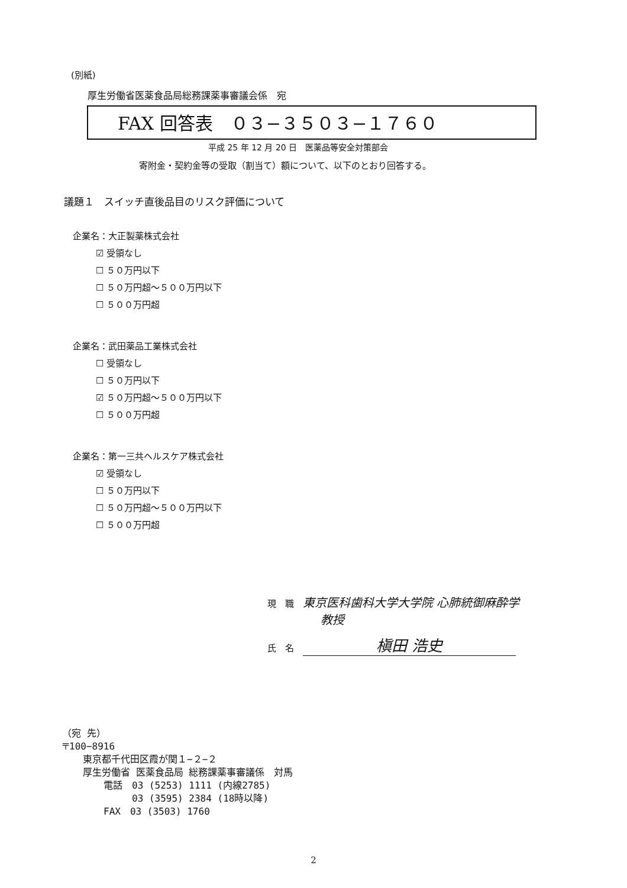(別紙)
厚生労働省医薬食品局総務課薬事審議会係　宛
FAX 回答表　０３−３５０３−１７６０
平成 25 年 12 月 20 日　医薬品等安全対策部会
寄附金・契約金等の受取（割当て）額について、以下のとおり回答する。
議題１　スイッチ直後品目のリスク評価について
企業名：大正製薬株式会社
☑ 受領なし
☐ ５０万円以下
☐ ５０万円超〜５００万円以下
☐ ５００万円超
企業名：武田薬品工業株式会社
☐ 受領なし
☐ ５０万円以下
☑ ５０万円超〜５００万円以下
☐ ５００万円超
企業名：第一三共ヘルスケア株式会社
☑ 受領なし
☐ ５０万円以下
☐ ５０万円超〜５００万円以下
☐ ５００万円超
現　職　東京医科歯科大学大学院 心肺統御麻酔学
教授
氏　名　槇田 浩史
（宛 先）
〒100−8916
東京都千代田区霞が関１−２−２
厚生労働省 医薬食品局 総務課薬事審議係　対馬
電話　03 (5253) 1111 (内線2785)
　　　03 (3595) 2384 (18時以降)
FAX　03 (3503) 1760
2